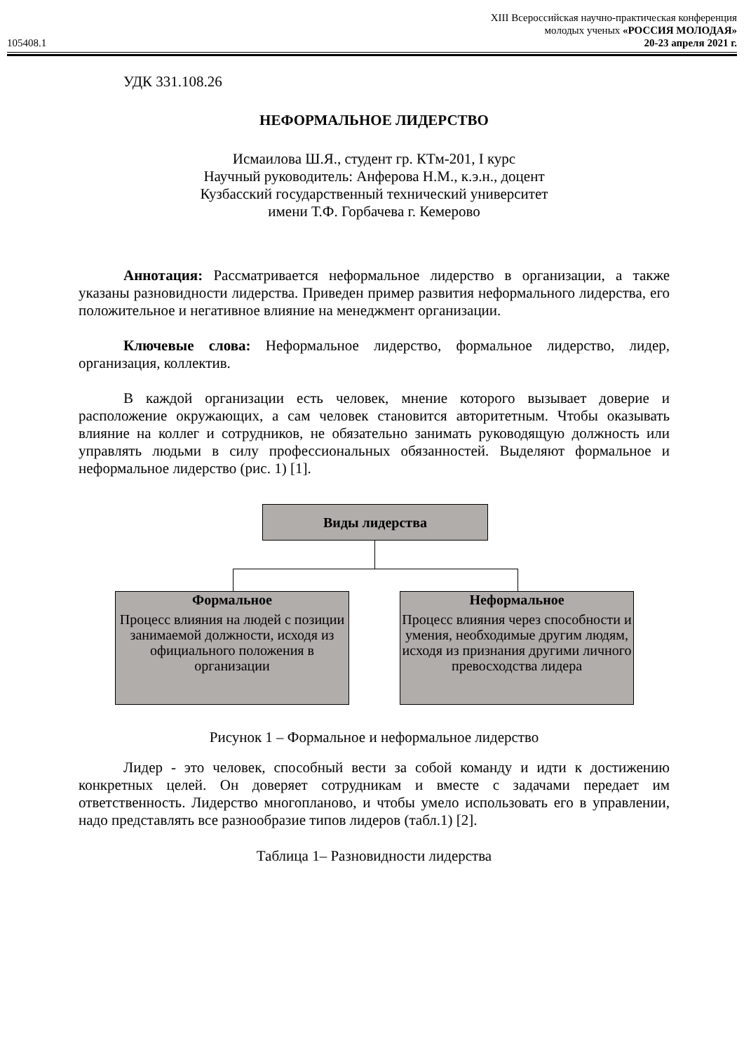105408.1
XIII Всероссийская научно-практическая конференция
молодых ученых «РОССИЯ МОЛОДАЯ»
20-23 апреля 2021 г.
УДК 331.108.26
НЕФОРМАЛЬНОЕ ЛИДЕРСТВО
Исмаилова Ш.Я., студент гр. КТм-201, I курс
Научный руководитель: Анферова Н.М., к.э.н., доцент
Кузбасский государственный технический университет
имени Т.Ф. Горбачева г. Кемерово
Аннотация: Рассматривается неформальное лидерство в организации, а также указаны разновидности лидерства. Приведен пример развития неформального лидерства, его положительное и негативное влияние на менеджмент организации.
Ключевые слова: Неформальное лидерство, формальное лидерство, лидер, организация, коллектив.
В каждой организации есть человек, мнение которого вызывает доверие и расположение окружающих, а сам человек становится авторитетным. Чтобы оказывать влияние на коллег и сотрудников, не обязательно занимать руководящую должность или управлять людьми в силу профессиональных обязанностей. Выделяют формальное и неформальное лидерство (рис. 1) [1].
Виды лидерства
Формальное
Процесс влияния на людей с позиции занимаемой должности, исходя из официального положения в организации
Неформальное
Процесс влияния через способности и умения, необходимые другим людям, исходя из признания другими личного превосходства лидера
Рисунок 1 – Формальное и неформальное лидерство
Лидер - это человек, способный вести за собой команду и идти к достижению конкретных целей. Он доверяет сотрудникам и вместе с задачами передает им ответственность. Лидерство многопланово, и чтобы умело использовать его в управлении, надо представлять все разнообразие типов лидеров (табл.1) [2].
Таблица 1– Разновидности лидерства